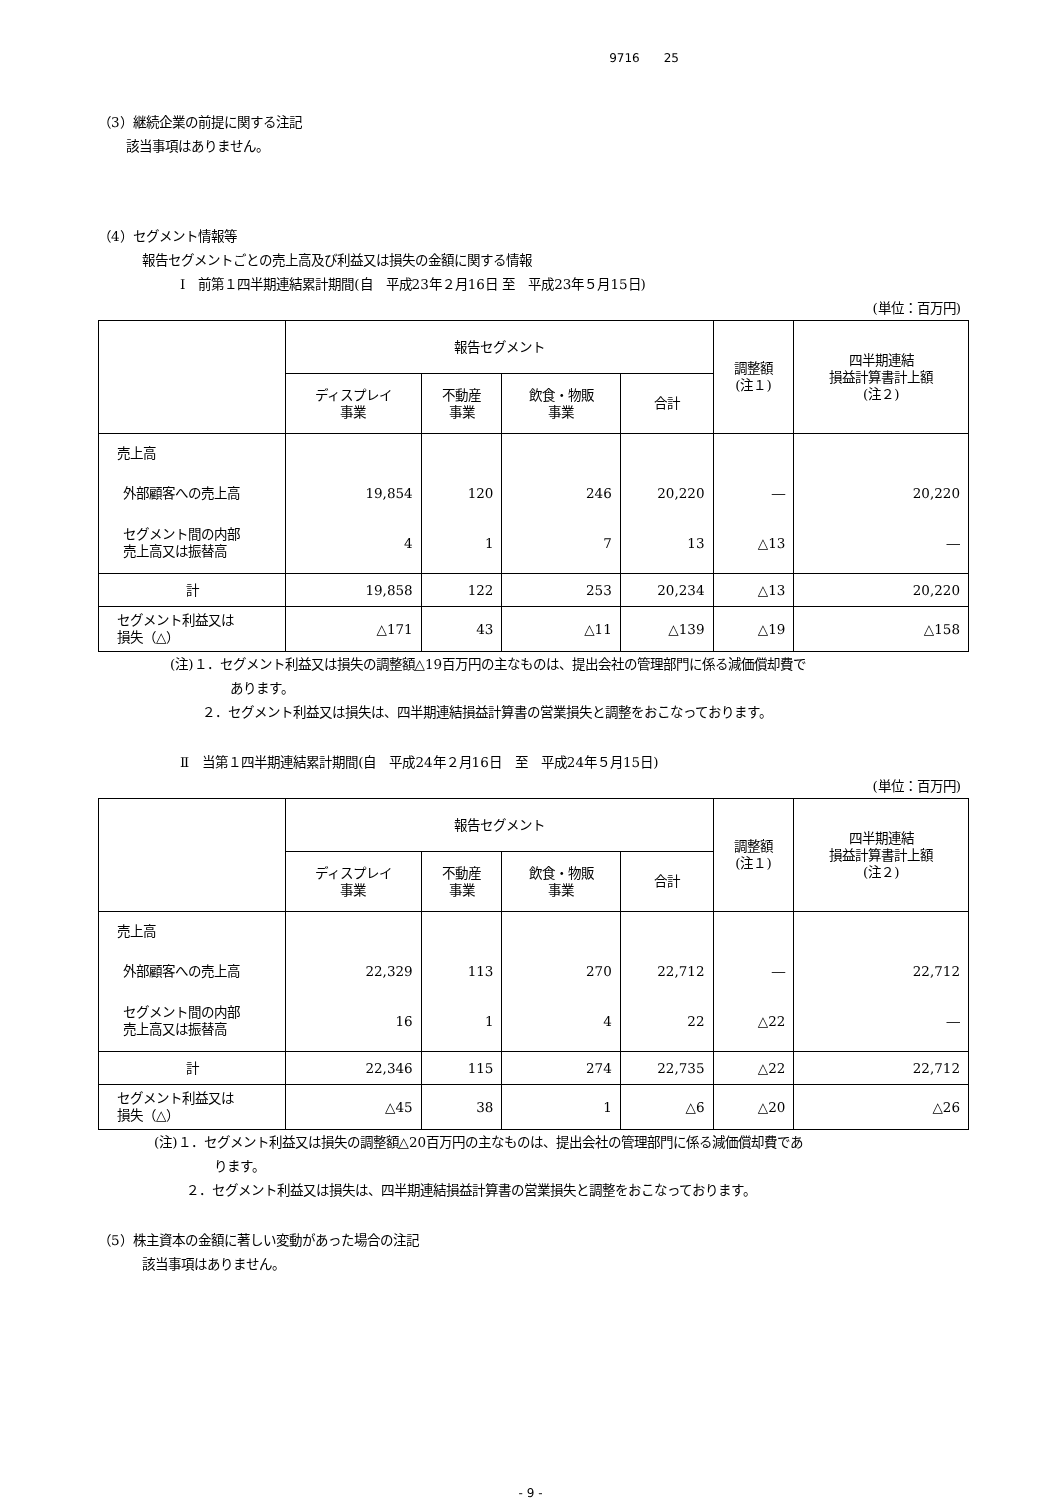9716　　25
（3）継続企業の前提に関する注記
該当事項はありません。
（4）セグメント情報等
報告セグメントごとの売上高及び利益又は損失の金額に関する情報
Ⅰ　前第１四半期連結累計期間(自　平成23年２月16日 至　平成23年５月15日)
(単位：百万円)
| | 報告セグメント | | | | 調整額 (注１) | 四半期連結 損益計算書計上額 (注２) |
| --- | --- | --- | --- | --- | --- | --- |
| | ディスプレイ 事業 | 不動産 事業 | 飲食・物販 事業 | 合計 | | |
| 売上高 | | | | | | |
| 外部顧客への売上高 | 19,854 | 120 | 246 | 20,220 | ― | 20,220 |
| セグメント間の内部 売上高又は振替高 | 4 | 1 | 7 | 13 | △13 | ― |
| 計 | 19,858 | 122 | 253 | 20,234 | △13 | 20,220 |
| セグメント利益又は 損失（△） | △171 | 43 | △11 | △139 | △19 | △158 |
(注)１．セグメント利益又は損失の調整額△19百万円の主なものは、提出会社の管理部門に係る減価償却費で
あります。
２．セグメント利益又は損失は、四半期連結損益計算書の営業損失と調整をおこなっております。
Ⅱ　当第１四半期連結累計期間(自　平成24年２月16日　至　平成24年５月15日)
(単位：百万円)
| | 報告セグメント | | | | 調整額 (注１) | 四半期連結 損益計算書計上額 (注２) |
| --- | --- | --- | --- | --- | --- | --- |
| | ディスプレイ 事業 | 不動産 事業 | 飲食・物販 事業 | 合計 | | |
| 売上高 | | | | | | |
| 外部顧客への売上高 | 22,329 | 113 | 270 | 22,712 | ― | 22,712 |
| セグメント間の内部 売上高又は振替高 | 16 | 1 | 4 | 22 | △22 | ― |
| 計 | 22,346 | 115 | 274 | 22,735 | △22 | 22,712 |
| セグメント利益又は 損失（△） | △45 | 38 | 1 | △6 | △20 | △26 |
(注)１．セグメント利益又は損失の調整額△20百万円の主なものは、提出会社の管理部門に係る減価償却費であ
ります。
２．セグメント利益又は損失は、四半期連結損益計算書の営業損失と調整をおこなっております。
（5）株主資本の金額に著しい変動があった場合の注記
該当事項はありません。
- 9 -